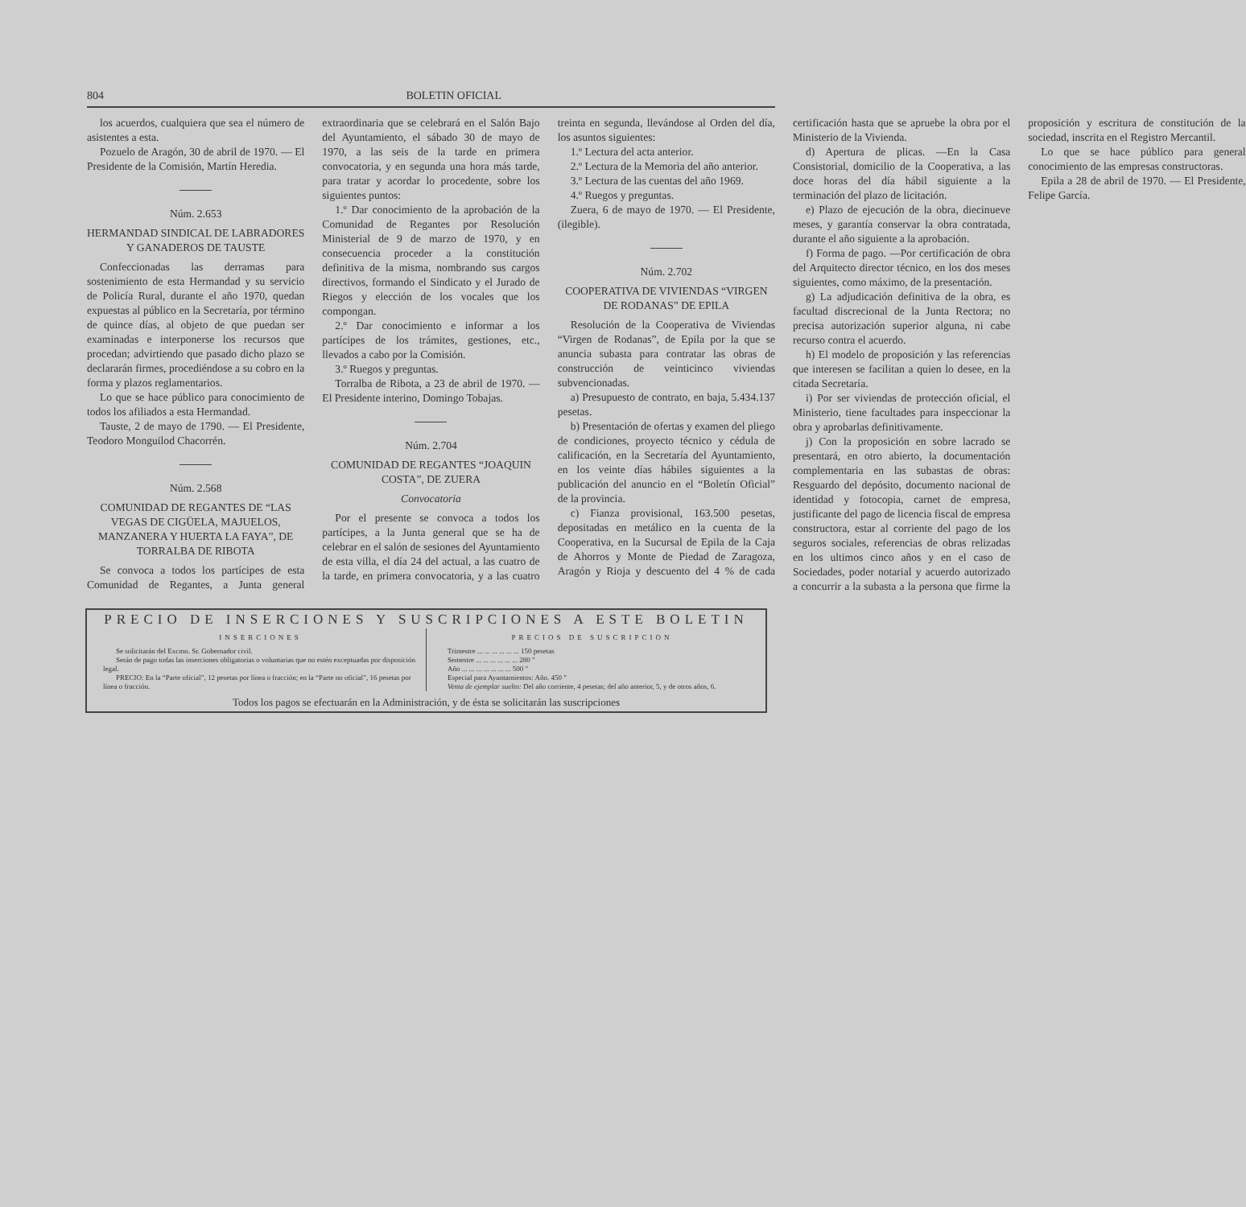804 BOLETIN OFICIAL
los acuerdos, cualquiera que sea el número de asistentes a esta.
Pozuelo de Aragón, 30 de abril de 1970. — El Presidente de la Comisión, Martín Heredia.
Núm. 2.653
HERMANDAD SINDICAL DE LABRADORES Y GANADEROS DE TAUSTE
Confeccionadas las derramas para sostenimiento de esta Hermandad y su servicio de Policía Rural, durante el año 1970, quedan expuestas al público en la Secretaría, por término de quince días, al objeto de que puedan ser examinadas e interponerse los recursos que procedan; advirtiendo que pasado dicho plazo se declararán firmes, procediéndose a su cobro en la forma y plazos reglamentarios.
Lo que se hace público para conocimiento de todos los afiliados a esta Hermandad.
Tauste, 2 de mayo de 1790. — El Presidente, Teodoro Monguilod Chacorrén.
Núm. 2.568
COMUNIDAD DE REGANTES DE “LAS VEGAS DE CIGÜELA, MAJUELOS, MANZANERA Y HUERTA LA FAYA”, DE TORRALBA DE RIBOTA
Se convoca a todos los partícipes de esta Comunidad de Regantes, a Junta general extraordinaria que se celebrará en el Salón Bajo del Ayuntamiento, el sábado 30 de mayo de 1970, a las seis de la tarde en primera convocatoria, y en segunda una hora más tarde, para tratar y acordar lo procedente, sobre los siguientes puntos:
1.º Dar conocimiento de la aprobación de la Comunidad de Regantes por Resolución Ministerial de 9 de marzo de 1970, y en consecuencia proceder a la constitución definitiva de la misma, nombrando sus cargos directivos, formando el Sindicato y el Jurado de Riegos y elección de los vocales que los compongan.
2.º Dar conocimiento e informar a los partícipes de los trámites, gestiones, etc., llevados a cabo por la Comisión.
3.º Ruegos y preguntas.
Torralba de Ribota, a 23 de abril de 1970. — El Presidente interino, Domingo Tobajas.
Núm. 2.704
COMUNIDAD DE REGANTES “JOAQUIN COSTA”, DE ZUERA
Convocatoria
Por el presente se convoca a todos los partícipes, a la Junta general que se ha de celebrar en el salón de sesiones del Ayuntamiento de esta villa, el día 24 del actual, a las cuatro de la tarde, en primera convocatoria, y a las cuatro treinta en segunda, llevándose al Orden del día, los asuntos siguientes:
1.º Lectura del acta anterior.
2.º Lectura de la Memoria del año anterior.
3.º Lectura de las cuentas del año 1969.
4.º Ruegos y preguntas.
Zuera, 6 de mayo de 1970. — El Presidente, (ilegible).
Núm. 2.702
COOPERATIVA DE VIVIENDAS “VIRGEN DE RODANAS” DE EPILA
Resolución de la Cooperativa de Viviendas “Virgen de Rodanas”, de Epila por la que se anuncia subasta para contratar las obras de construcción de veinticinco viviendas subvencionadas.
a) Presupuesto de contrato, en baja, 5.434.137 pesetas.
b) Presentación de ofertas y examen del pliego de condiciones, proyecto técnico y cédula de calificación, en la Secretaría del Ayuntamiento, en los veinte días hábiles siguientes a la publicación del anuncio en el “Boletín Oficial” de la provincia.
c) Fianza provisional, 163.500 pesetas, depositadas en metálico en la cuenta de la Cooperativa, en la Sucursal de Epila de la Caja de Ahorros y Monte de Piedad de Zaragoza, Aragón y Rioja y descuento del 4 % de cada certificación hasta que se apruebe la obra por el Ministerio de la Vivienda.
d) Apertura de plicas. —En la Casa Consistorial, domicilio de la Cooperativa, a las doce horas del día hábil siguiente a la terminación del plazo de licitación.
e) Plazo de ejecución de la obra, diecinueve meses, y garantía conservar la obra contratada, durante el año siguiente a la aprobación.
f) Forma de pago. —Por certificación de obra del Arquitecto director técnico, en los dos meses siguientes, como máximo, de la presentación.
g) La adjudicación definitiva de la obra, es facultad discrecional de la Junta Rectora; no precisa autorización superior alguna, ni cabe recurso contra el acuerdo.
h) El modelo de proposición y las referencias que interesen se facilitan a quien lo desee, en la citada Secretaría.
i) Por ser viviendas de protección oficial, el Ministerio, tiene facultades para inspeccionar la obra y aprobarlas definitivamente.
j) Con la proposición en sobre lacrado se presentará, en otro abierto, la documentación complementaria en las subastas de obras: Resguardo del depósito, documento nacional de identidad y fotocopia, carnet de empresa, justificante del pago de licencia fiscal de empresa constructora, estar al corriente del pago de los seguros sociales, referencias de obras relizadas en los ultimos cinco años y en el caso de Sociedades, poder notarial y acuerdo autorizado a concurrir a la subasta a la persona que firme la proposición y escritura de constitución de la sociedad, inscrita en el Registro Mercantil.
Lo que se hace público para general conocimiento de las empresas constructoras.
Epila a 28 de abril de 1970. — El Presidente, Felipe García.
PRECIO DE INSERCIONES Y SUSCRIPCIONES A ESTE BOLETIN
INSERCIONES
Se solicitarán del Excmo. Sr. Gobernador civil.
Serán de pago todas las inserciones obligatorias o voluntarias que no estén exceptuadas por disposición legal.
PRECIO: En la “Parte oficial”, 12 pesetas por línea o fracción; en la “Parte no oficial”, 16 pesetas por línea o fracción.
PRECIOS DE SUSCRIPCION
Trimestre ... ... ... ... ... ... 150 pesetas
Semestre ... ... ... ... ... ... 280 "
Año ... ... ... ... ... ... ... 500 "
Especial para Ayuntamientos: Año. 450 "
Venta de ejemplar suelto: Del año corriente, 4 pesetas; del año anterior, 5, y de otros años, 6.
Todos los pagos se efectuarán en la Administración, y de ésta se solicitarán las suscripciones